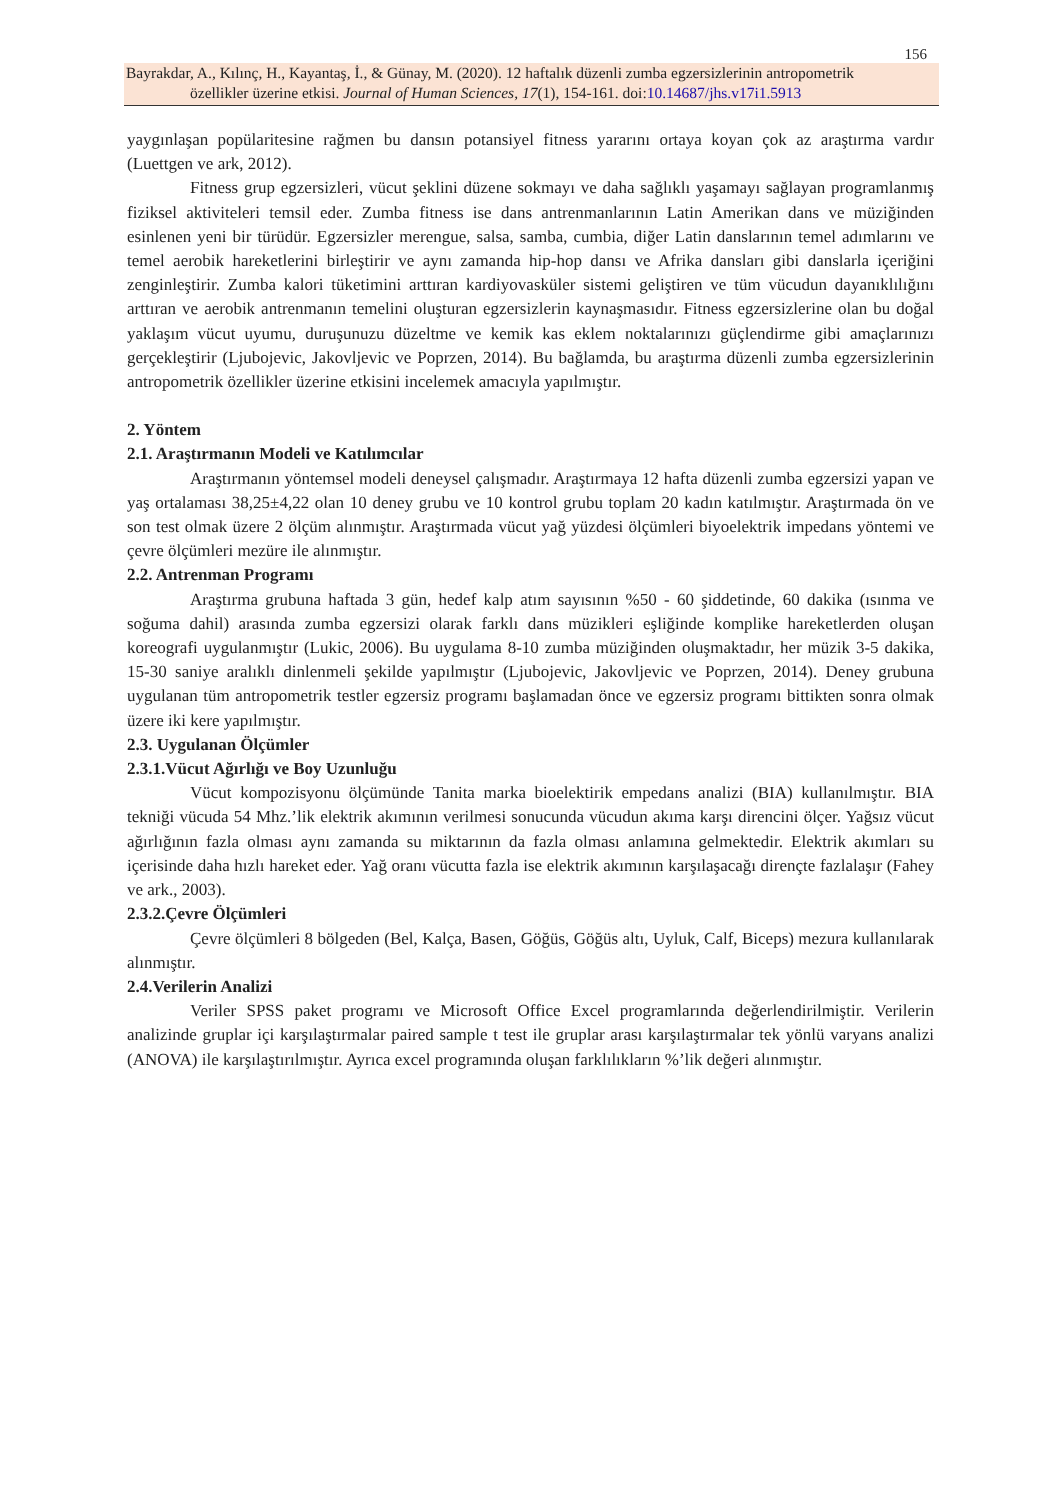156
Bayrakdar, A., Kılınç, H., Kayantaş, İ., & Günay, M. (2020). 12 haftalık düzenli zumba egzersizlerinin antropometrik
özellikler üzerine etkisi. Journal of Human Sciences, 17(1), 154-161. doi:10.14687/jhs.v17i1.5913
yaygınlaşan popülaritesine rağmen bu dansın potansiyel fitness yararını ortaya koyan çok az araştırma vardır (Luettgen ve ark, 2012).
Fitness grup egzersizleri, vücut şeklini düzene sokmayı ve daha sağlıklı yaşamayı sağlayan programlanmış fiziksel aktiviteleri temsil eder. Zumba fitness ise dans antrenmanlarının Latin Amerikan dans ve müziğinden esinlenen yeni bir türüdür. Egzersizler merengue, salsa, samba, cumbia, diğer Latin danslarının temel adımlarını ve temel aerobik hareketlerini birleştirir ve aynı zamanda hip-hop dansı ve Afrika dansları gibi danslarla içeriğini zenginleştirir. Zumba kalori tüketimini arttıran kardiyovasküler sistemi geliştiren ve tüm vücudun dayanıklılığını arttıran ve aerobik antrenmanın temelini oluşturan egzersizlerin kaynaşmasıdır. Fitness egzersizlerine olan bu doğal yaklaşım vücut uyumu, duruşunuzu düzeltme ve kemik kas eklem noktalarınızı güçlendirme gibi amaçlarınızı gerçekleştirir (Ljubojevic, Jakovljevic ve Poprzen, 2014). Bu bağlamda, bu araştırma düzenli zumba egzersizlerinin antropometrik özellikler üzerine etkisini incelemek amacıyla yapılmıştır.
2. Yöntem
2.1. Araştırmanın Modeli ve Katılımcılar
Araştırmanın yöntemsel modeli deneysel çalışmadır. Araştırmaya 12 hafta düzenli zumba egzersizi yapan ve yaş ortalaması 38,25±4,22 olan 10 deney grubu ve 10 kontrol grubu toplam 20 kadın katılmıştır. Araştırmada ön ve son test olmak üzere 2 ölçüm alınmıştır. Araştırmada vücut yağ yüzdesi ölçümleri biyoelektrik impedans yöntemi ve çevre ölçümleri mezüre ile alınmıştır.
2.2. Antrenman Programı
Araştırma grubuna haftada 3 gün, hedef kalp atım sayısının %50 - 60 şiddetinde, 60 dakika (ısınma ve soğuma dahil) arasında zumba egzersizi olarak farklı dans müzikleri eşliğinde komplike hareketlerden oluşan koreografi uygulanmıştır (Lukic, 2006). Bu uygulama 8-10 zumba müziğinden oluşmaktadır, her müzik 3-5 dakika, 15-30 saniye aralıklı dinlenmeli şekilde yapılmıştır (Ljubojevic, Jakovljevic ve Poprzen, 2014). Deney grubuna uygulanan tüm antropometrik testler egzersiz programı başlamadan önce ve egzersiz programı bittikten sonra olmak üzere iki kere yapılmıştır.
2.3. Uygulanan Ölçümler
2.3.1.Vücut Ağırlığı ve Boy Uzunluğu
Vücut kompozisyonu ölçümünde Tanita marka bioelektirik empedans analizi (BIA) kullanılmıştır. BIA tekniği vücuda 54 Mhz.’lik elektrik akımının verilmesi sonucunda vücudun akıma karşı direncini ölçer. Yağsız vücut ağırlığının fazla olması aynı zamanda su miktarının da fazla olması anlamına gelmektedir. Elektrik akımları su içerisinde daha hızlı hareket eder. Yağ oranı vücutta fazla ise elektrik akımının karşılaşacağı dirençte fazlalaşır (Fahey ve ark., 2003).
2.3.2.Çevre Ölçümleri
Çevre ölçümleri 8 bölgeden (Bel, Kalça, Basen, Göğüs, Göğüs altı, Uyluk, Calf, Biceps) mezura kullanılarak alınmıştır.
2.4.Verilerin Analizi
Veriler SPSS paket programı ve Microsoft Office Excel programlarında değerlendirilmiştir. Verilerin analizinde gruplar içi karşılaştırmalar paired sample t test ile gruplar arası karşılaştırmalar tek yönlü varyans analizi (ANOVA) ile karşılaştırılmıştır. Ayrıca excel programında oluşan farklılıkların %’lik değeri alınmıştır.